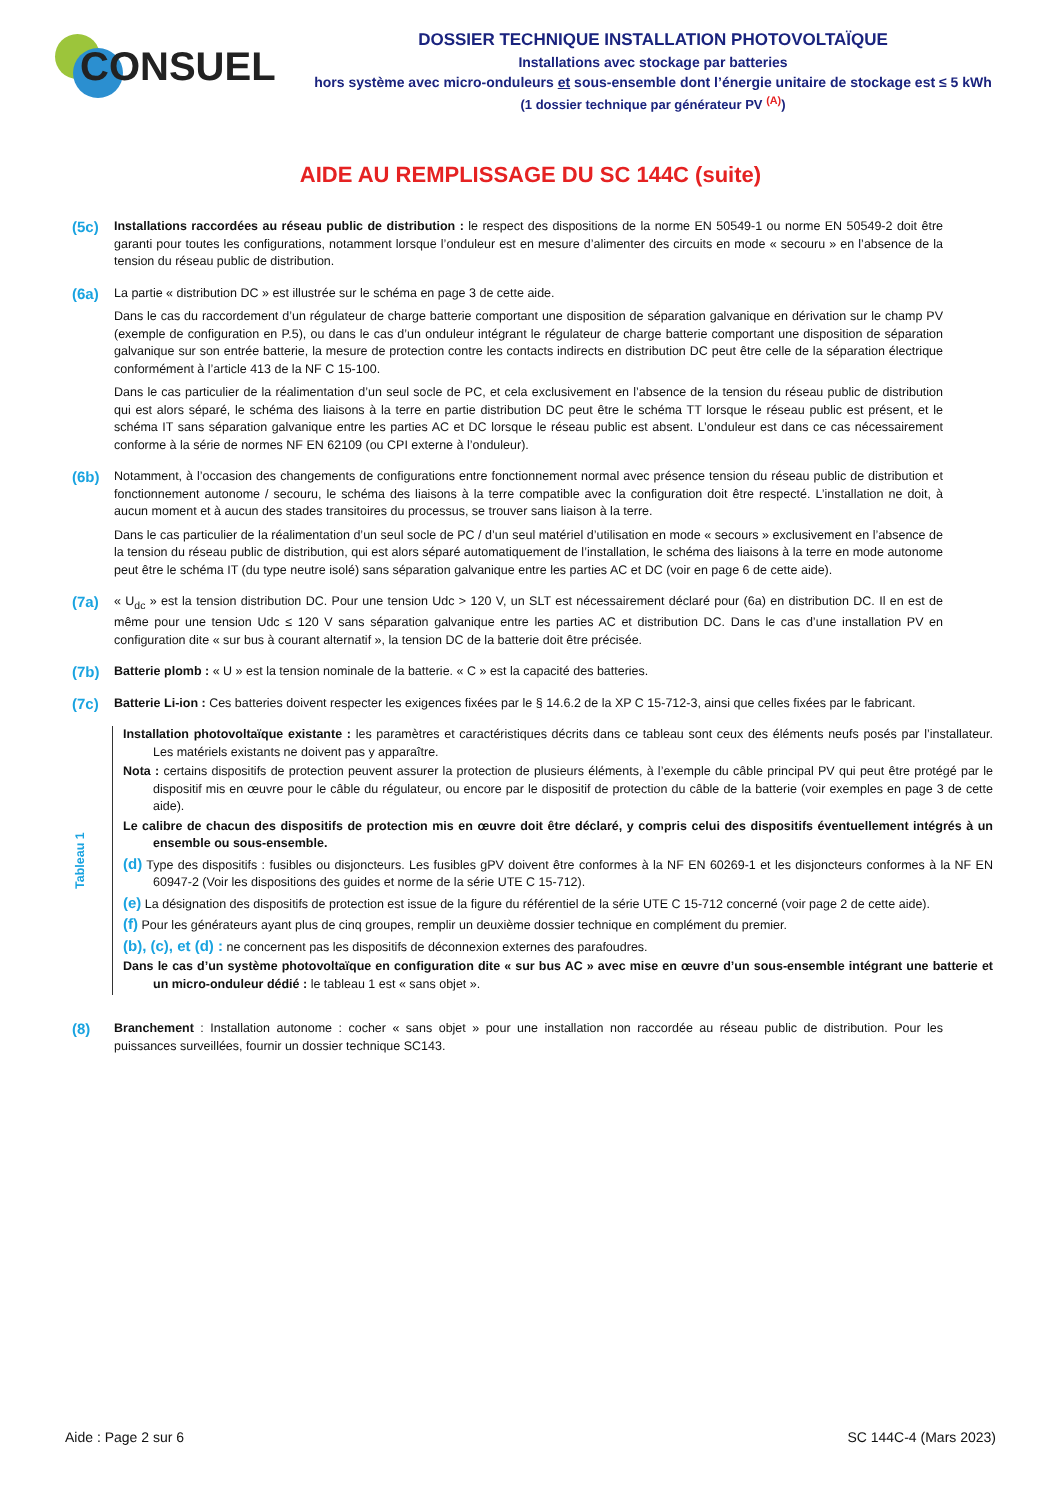CONSUEL
DOSSIER TECHNIQUE INSTALLATION PHOTOVOLTAÏQUE
Installations avec stockage par batteries
hors système avec micro-onduleurs et sous-ensemble dont l’énergie unitaire de stockage est ≤ 5 kWh
(1 dossier technique par générateur PV <sup>(A)</sup>)
AIDE AU REMPLISSAGE DU SC 144C (suite)
(5c)
Installations raccordées au réseau public de distribution : le respect des dispositions de la norme EN 50549-1 ou norme EN 50549-2 doit être garanti pour toutes les configurations, notamment lorsque l’onduleur est en mesure d’alimenter des circuits en mode « secouru » en l’absence de la tension du réseau public de distribution.
(6a)
La partie « distribution DC » est illustrée sur le schéma en page 3 de cette aide.
Dans le cas du raccordement d’un régulateur de charge batterie comportant une disposition de séparation galvanique en dérivation sur le champ PV (exemple de configuration en P.5), ou dans le cas d’un onduleur intégrant le régulateur de charge batterie comportant une disposition de séparation galvanique sur son entrée batterie, la mesure de protection contre les contacts indirects en distribution DC peut être celle de la séparation électrique conformément à l’article 413 de la NF C 15-100.
Dans le cas particulier de la réalimentation d’un seul socle de PC, et cela exclusivement en l’absence de la tension du réseau public de distribution qui est alors séparé, le schéma des liaisons à la terre en partie distribution DC peut être le schéma TT lorsque le réseau public est présent, et le schéma IT sans séparation galvanique entre les parties AC et DC lorsque le réseau public est absent. L’onduleur est dans ce cas nécessairement conforme à la série de normes NF EN 62109 (ou CPI externe à l’onduleur).
(6b)
Notamment, à l’occasion des changements de configurations entre fonctionnement normal avec présence tension du réseau public de distribution et fonctionnement autonome / secouru, le schéma des liaisons à la terre compatible avec la configuration doit être respecté. L’installation ne doit, à aucun moment et à aucun des stades transitoires du processus, se trouver sans liaison à la terre.
Dans le cas particulier de la réalimentation d’un seul socle de PC / d’un seul matériel d’utilisation en mode « secours » exclusivement en l’absence de la tension du réseau public de distribution, qui est alors séparé automatiquement de l’installation, le schéma des liaisons à la terre en mode autonome peut être le schéma IT (du type neutre isolé) sans séparation galvanique entre les parties AC et DC (voir en page 6 de cette aide).
(7a)
« U<sub>dc</sub> » est la tension distribution DC. Pour une tension Udc > 120 V, un SLT est nécessairement déclaré pour (6a) en distribution DC. Il en est de même pour une tension Udc ≤ 120 V sans séparation galvanique entre les parties AC et distribution DC. Dans le cas d’une installation PV en configuration dite « sur bus à courant alternatif », la tension DC de la batterie doit être précisée.
(7b)
Batterie plomb : « U » est la tension nominale de la batterie. « C » est la capacité des batteries.
(7c)
Batterie Li-ion : Ces batteries doivent respecter les exigences fixées par le § 14.6.2 de la XP C 15-712-3, ainsi que celles fixées par le fabricant.
Tableau 1
Installation photovoltaïque existante : les paramètres et caractéristiques décrits dans ce tableau sont ceux des éléments neufs posés par l’installateur. Les matériels existants ne doivent pas y apparaître.
Nota : certains dispositifs de protection peuvent assurer la protection de plusieurs éléments, à l’exemple du câble principal PV qui peut être protégé par le dispositif mis en œuvre pour le câble du régulateur, ou encore par le dispositif de protection du câble de la batterie (voir exemples en page 3 de cette aide).
Le calibre de chacun des dispositifs de protection mis en œuvre doit être déclaré, y compris celui des dispositifs éventuellement intégrés à un ensemble ou sous-ensemble.
(d) Type des dispositifs : fusibles ou disjoncteurs. Les fusibles gPV doivent être conformes à la NF EN 60269-1 et les disjoncteurs conformes à la NF EN 60947-2 (Voir les dispositions des guides et norme de la série UTE C 15-712).
(e) La désignation des dispositifs de protection est issue de la figure du référentiel de la série UTE C 15-712 concerné (voir page 2 de cette aide).
(f) Pour les générateurs ayant plus de cinq groupes, remplir un deuxième dossier technique en complément du premier.
(b), (c), et (d) : ne concernent pas les dispositifs de déconnexion externes des parafoudres.
Dans le cas d’un système photovoltaïque en configuration dite « sur bus AC » avec mise en œuvre d’un sous-ensemble intégrant une batterie et un micro-onduleur dédié : le tableau 1 est « sans objet ».
(8)
Branchement : Installation autonome : cocher « sans objet » pour une installation non raccordée au réseau public de distribution. Pour les puissances surveillées, fournir un dossier technique SC143.
Aide : Page 2 sur 6 SC 144C-4 (Mars 2023)